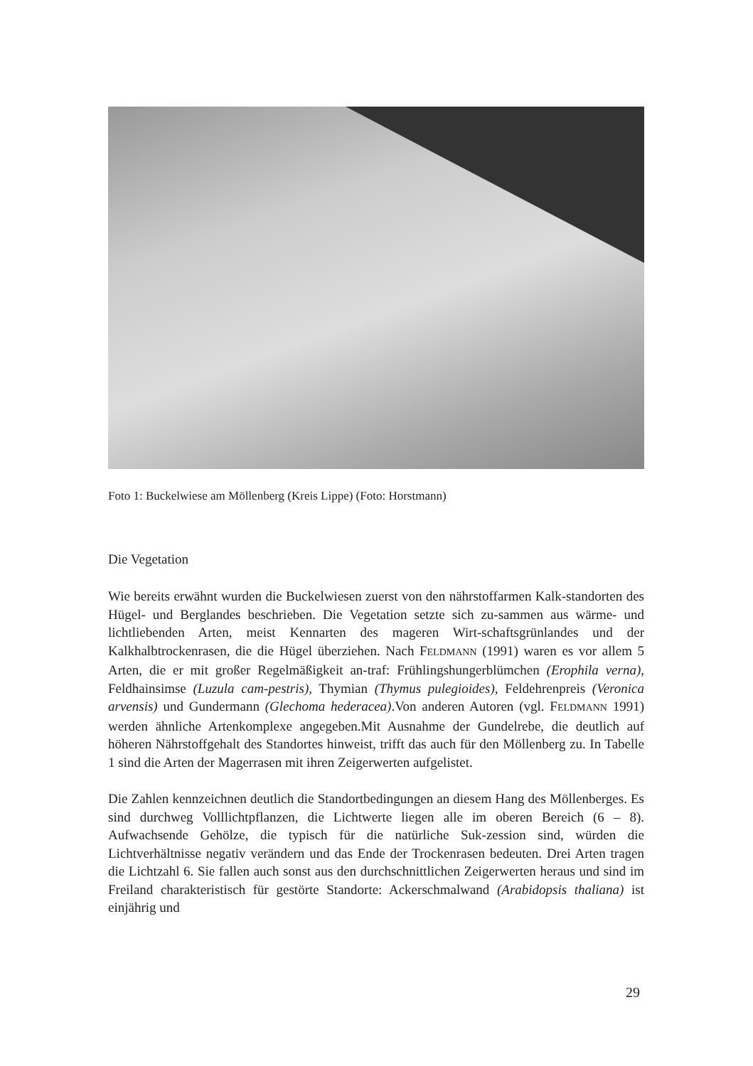Foto 1: Buckelwiese am Möllenberg (Kreis Lippe) (Foto: Horstmann)
Die Vegetation
Wie bereits erwähnt wurden die Buckelwiesen zuerst von den nährstoffarmen Kalk-standorten des Hügel- und Berglandes beschrieben. Die Vegetation setzte sich zu-sammen aus wärme- und lichtliebenden Arten, meist Kennarten des mageren Wirt-schaftsgrünlandes und der Kalkhalbtrockenrasen, die die Hügel überziehen. Nach FELDMANN (1991) waren es vor allem 5 Arten, die er mit großer Regelmäßigkeit an-traf: Frühlingshungerblümchen (Erophila verna), Feldhainsimse (Luzula cam-pestris), Thymian (Thymus pulegioides), Feldehrenpreis (Veronica arvensis) und Gundermann (Glechoma hederacea).Von anderen Autoren (vgl. FELDMANN 1991) werden ähnliche Artenkomplexe angegeben.Mit Ausnahme der Gundelrebe, die deutlich auf höheren Nährstoffgehalt des Standortes hinweist, trifft das auch für den Möllenberg zu. In Tabelle 1 sind die Arten der Magerrasen mit ihren Zeigerwerten aufgelistet.
Die Zahlen kennzeichnen deutlich die Standortbedingungen an diesem Hang des Möllenberges. Es sind durchweg Volllichtpflanzen, die Lichtwerte liegen alle im oberen Bereich (6 – 8). Aufwachsende Gehölze, die typisch für die natürliche Suk-zession sind, würden die Lichtverhältnisse negativ verändern und das Ende der Trockenrasen bedeuten. Drei Arten tragen die Lichtzahl 6. Sie fallen auch sonst aus den durchschnittlichen Zeigerwerten heraus und sind im Freiland charakteristisch für gestörte Standorte: Ackerschmalwand (Arabidopsis thaliana) ist einjährig und
29